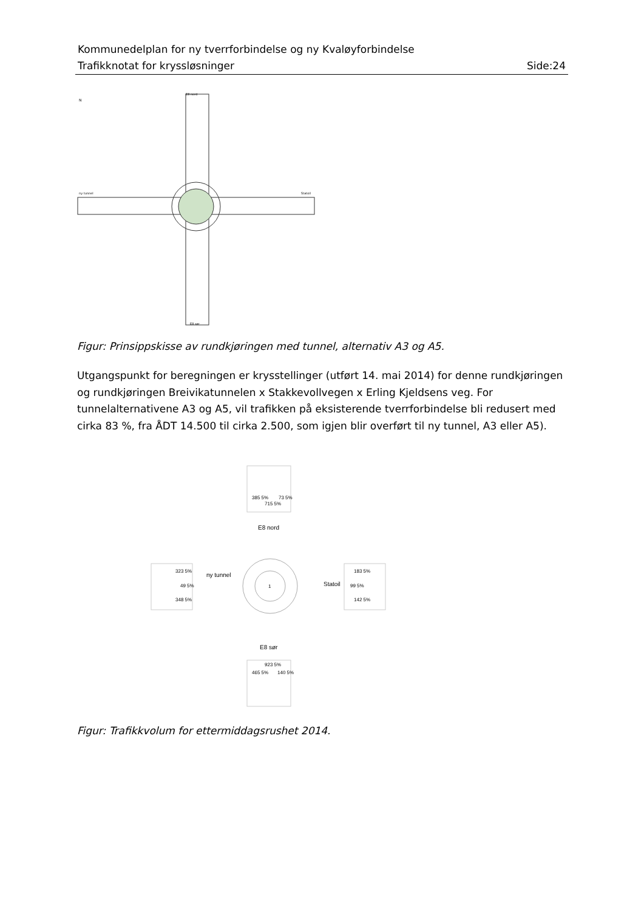Kommunedelplan for ny tverrforbindelse og ny Kvaløyforbindelse
Trafikknotat for kryssløsninger Side:24
E8 nord
E8 sør
ny tunnel
Statoil
N
Figur: Prinsippskisse av rundkjøringen med tunnel, alternativ A3 og A5.
Utgangspunkt for beregningen er krysstellinger (utført 14. mai 2014) for denne rundkjøringen og rundkjøringen Breivikatunnelen x Stakkevollvegen x Erling Kjeldsens veg. For tunnelalternativene A3 og A5, vil trafikken på eksisterende tverrforbindelse bli redusert med cirka 83 %, fra ÅDT 14.500 til cirka 2.500, som igjen blir overført til ny tunnel, A3 eller A5).
385 5%
715 5%
73 5%
E8 nord
323 5%
49 5%
348 5%
ny tunnel
1
Statoil
183 5%
99 5%
142 5%
E8 sør
923 5%
465 5%
140 5%
Figur: Trafikkvolum for ettermiddagsrushet 2014.